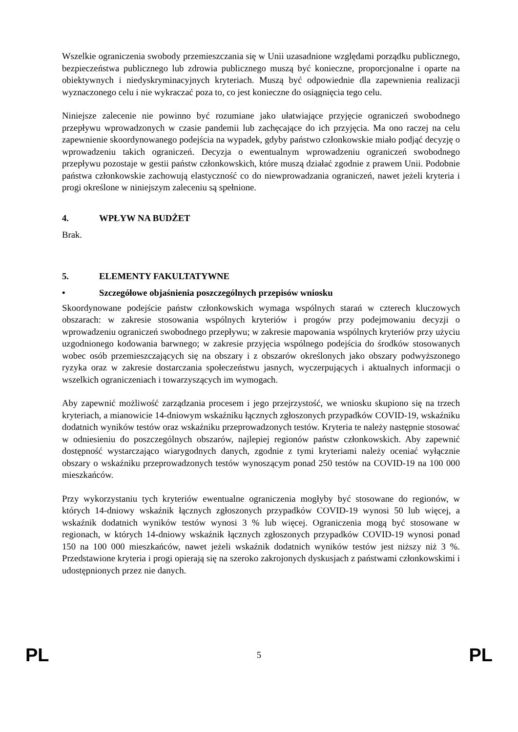Wszelkie ograniczenia swobody przemieszczania się w Unii uzasadnione względami porządku publicznego, bezpieczeństwa publicznego lub zdrowia publicznego muszą być konieczne, proporcjonalne i oparte na obiektywnych i niedyskryminacyjnych kryteriach. Muszą być odpowiednie dla zapewnienia realizacji wyznaczonego celu i nie wykraczać poza to, co jest konieczne do osiągnięcia tego celu.
Niniejsze zalecenie nie powinno być rozumiane jako ułatwiające przyjęcie ograniczeń swobodnego przepływu wprowadzonych w czasie pandemii lub zachęcające do ich przyjęcia. Ma ono raczej na celu zapewnienie skoordynowanego podejścia na wypadek, gdyby państwo członkowskie miało podjąć decyzję o wprowadzeniu takich ograniczeń. Decyzja o ewentualnym wprowadzeniu ograniczeń swobodnego przepływu pozostaje w gestii państw członkowskich, które muszą działać zgodnie z prawem Unii. Podobnie państwa członkowskie zachowują elastyczność co do niewprowadzania ograniczeń, nawet jeżeli kryteria i progi określone w niniejszym zaleceniu są spełnione.
4. WPŁYW NA BUDŻET
Brak.
5. ELEMENTY FAKULTATYWNE
• Szczegółowe objaśnienia poszczególnych przepisów wniosku
Skoordynowane podejście państw członkowskich wymaga wspólnych starań w czterech kluczowych obszarach: w zakresie stosowania wspólnych kryteriów i progów przy podejmowaniu decyzji o wprowadzeniu ograniczeń swobodnego przepływu; w zakresie mapowania wspólnych kryteriów przy użyciu uzgodnionego kodowania barwnego; w zakresie przyjęcia wspólnego podejścia do środków stosowanych wobec osób przemieszczających się na obszary i z obszarów określonych jako obszary podwyższonego ryzyka oraz w zakresie dostarczania społeczeństwu jasnych, wyczerpujących i aktualnych informacji o wszelkich ograniczeniach i towarzyszących im wymogach.
Aby zapewnić możliwość zarządzania procesem i jego przejrzystość, we wniosku skupiono się na trzech kryteriach, a mianowicie 14-dniowym wskaźniku łącznych zgłoszonych przypadków COVID-19, wskaźniku dodatnich wyników testów oraz wskaźniku przeprowadzonych testów. Kryteria te należy następnie stosować w odniesieniu do poszczególnych obszarów, najlepiej regionów państw członkowskich. Aby zapewnić dostępność wystarczająco wiarygodnych danych, zgodnie z tymi kryteriami należy oceniać wyłącznie obszary o wskaźniku przeprowadzonych testów wynoszącym ponad 250 testów na COVID-19 na 100 000 mieszkańców.
Przy wykorzystaniu tych kryteriów ewentualne ograniczenia mogłyby być stosowane do regionów, w których 14-dniowy wskaźnik łącznych zgłoszonych przypadków COVID-19 wynosi 50 lub więcej, a wskaźnik dodatnich wyników testów wynosi 3 % lub więcej. Ograniczenia mogą być stosowane w regionach, w których 14-dniowy wskaźnik łącznych zgłoszonych przypadków COVID-19 wynosi ponad 150 na 100 000 mieszkańców, nawet jeżeli wskaźnik dodatnich wyników testów jest niższy niż 3 %. Przedstawione kryteria i progi opierają się na szeroko zakrojonych dyskusjach z państwami członkowskimi i udostępnionych przez nie danych.
PL 5 PL